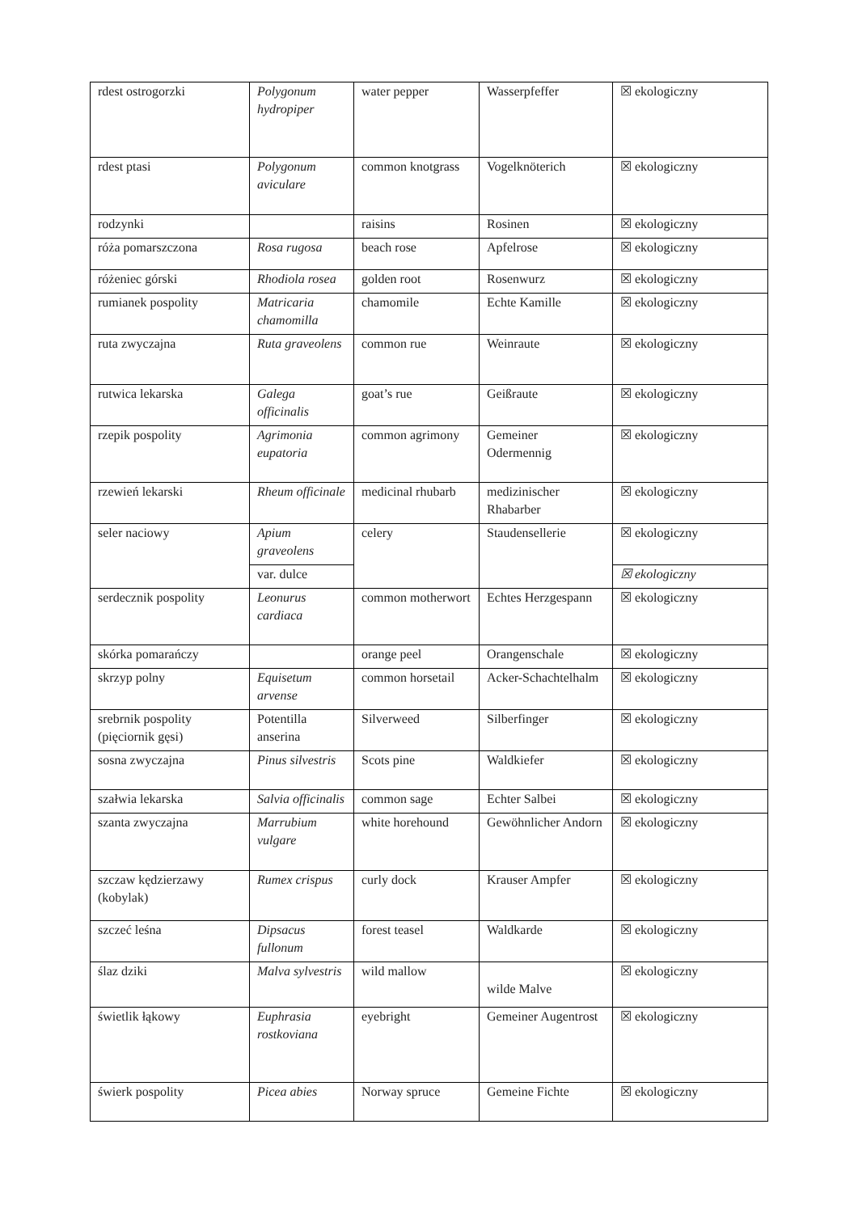| rdest ostrogorzki | Polygonum hydropiper | water pepper | Wasserpfeffer | ☒ ekologiczny |
| rdest ptasi | Polygonum aviculare | common knotgrass | Vogelknöterich | ☒ ekologiczny |
| rodzynki | | raisins | Rosinen | ☒ ekologiczny |
| róża pomarszczona | Rosa rugosa | beach rose | Apfelrose | ☒ ekologiczny |
| różeniec górski | Rhodiola rosea | golden root | Rosenwurz | ☒ ekologiczny |
| rumianek pospolity | Matricaria chamomilla | chamomile | Echte Kamille | ☒ ekologiczny |
| ruta zwyczajna | Ruta graveolens | common rue | Weinraute | ☒ ekologiczny |
| rutwica lekarska | Galega officinalis | goat’s rue | Geißraute | ☒ ekologiczny |
| rzepik pospolity | Agrimonia eupatoria | common agrimony | Gemeiner Odermennig | ☒ ekologiczny |
| rzewień lekarski | Rheum officinale | medicinal rhubarb | medizinischer Rhabarber | ☒ ekologiczny |
| seler naciowy | Apium graveolens | celery | Staudensellerie | ☒ ekologiczny |
| | var. dulce | | | ☒ ekologiczny |
| serdecznik pospolity | Leonurus cardiaca | common motherwort | Echtes Herzgespann | ☒ ekologiczny |
| skórka pomarańczy | | orange peel | Orangenschale | ☒ ekologiczny |
| skrzyp polny | Equisetum arvense | common horsetail | Acker-Schachtelhalm | ☒ ekologiczny |
| srebrnik pospolity (pięciornik gęsi) | Potentilla anserina | Silverweed | Silberfinger | ☒ ekologiczny |
| sosna zwyczajna | Pinus silvestris | Scots pine | Waldkiefer | ☒ ekologiczny |
| szałwia lekarska | Salvia officinalis | common sage | Echter Salbei | ☒ ekologiczny |
| szanta zwyczajna | Marrubium vulgare | white horehound | Gewöhnlicher Andorn | ☒ ekologiczny |
| szczaw kędzierzawy (kobylak) | Rumex crispus | curly dock | Krauser Ampfer | ☒ ekologiczny |
| szczeć leśna | Dipsacus fullonum | forest teasel | Waldkarde | ☒ ekologiczny |
| ślaz dziki | Malva sylvestris | wild mallow | wilde Malve | ☒ ekologiczny |
| świetlik łąkowy | Euphrasia rostkoviana | eyebright | Gemeiner Augentrost | ☒ ekologiczny |
| świerk pospolity | Picea abies | Norway spruce | Gemeine Fichte | ☒ ekologiczny |